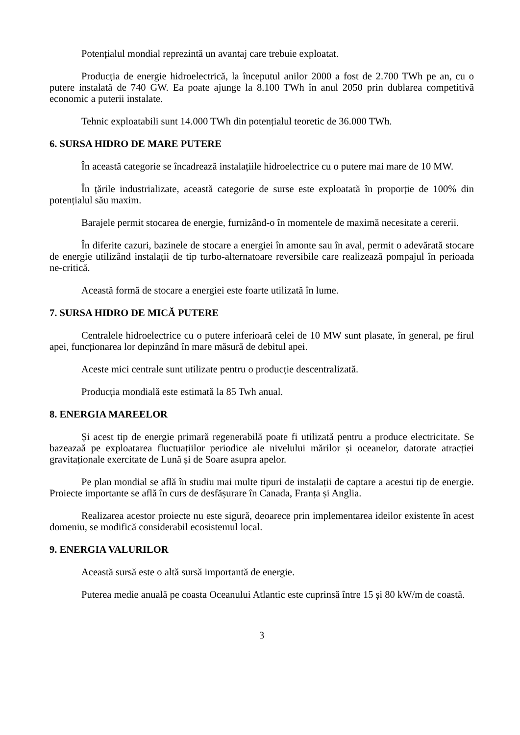Potențialul mondial reprezintă un avantaj care trebuie exploatat.
Producția de energie hidroelectrică, la începutul anilor 2000 a fost de 2.700 TWh pe an, cu o putere instalată de 740 GW. Ea poate ajunge la 8.100 TWh în anul 2050 prin dublarea competitivă economic a puterii instalate.
Tehnic exploatabili sunt 14.000 TWh din potențialul teoretic de 36.000 TWh.
6. SURSA HIDRO DE MARE PUTERE
În această categorie se încadrează instalațiile hidroelectrice cu o putere mai mare de 10 MW.
În țările industrializate, această categorie de surse este exploatată în proporție de 100% din potențialul său maxim.
Barajele permit stocarea de energie, furnizând-o în momentele de maximă necesitate a cererii.
În diferite cazuri, bazinele de stocare a energiei în amonte sau în aval, permit o adevărată stocare de energie utilizând instalații de tip turbo-alternatoare reversibile care realizează pompajul în perioada ne-critică.
Această formă de stocare a energiei este foarte utilizată în lume.
7. SURSA HIDRO DE MICĂ PUTERE
Centralele hidroelectrice cu o putere inferioară celei de 10 MW sunt plasate, în general, pe firul apei, funcționarea lor depinzând în mare măsură de debitul apei.
Aceste mici centrale sunt utilizate pentru o producție descentralizată.
Producția mondială este estimată la 85 Twh anual.
8. ENERGIA MAREELOR
Și acest tip de energie primară regenerabilă poate fi utilizată pentru a produce electricitate. Se bazeazaă pe exploatarea fluctuațiilor periodice ale nivelului mărilor și oceanelor, datorate atracției gravitaționale exercitate de Lună și de Soare asupra apelor.
Pe plan mondial se află în studiu mai multe tipuri de instalații de captare a acestui tip de energie. Proiecte importante se află în curs de desfășurare în Canada, Franța și Anglia.
Realizarea acestor proiecte nu este sigură, deoarece prin implementarea ideilor existente în acest domeniu, se modifică considerabil ecosistemul local.
9. ENERGIA VALURILOR
Această sursă este o altă sursă importantă de energie.
Puterea medie anuală pe coasta Oceanului Atlantic este cuprinsă între 15 și 80 kW/m de coastă.
3